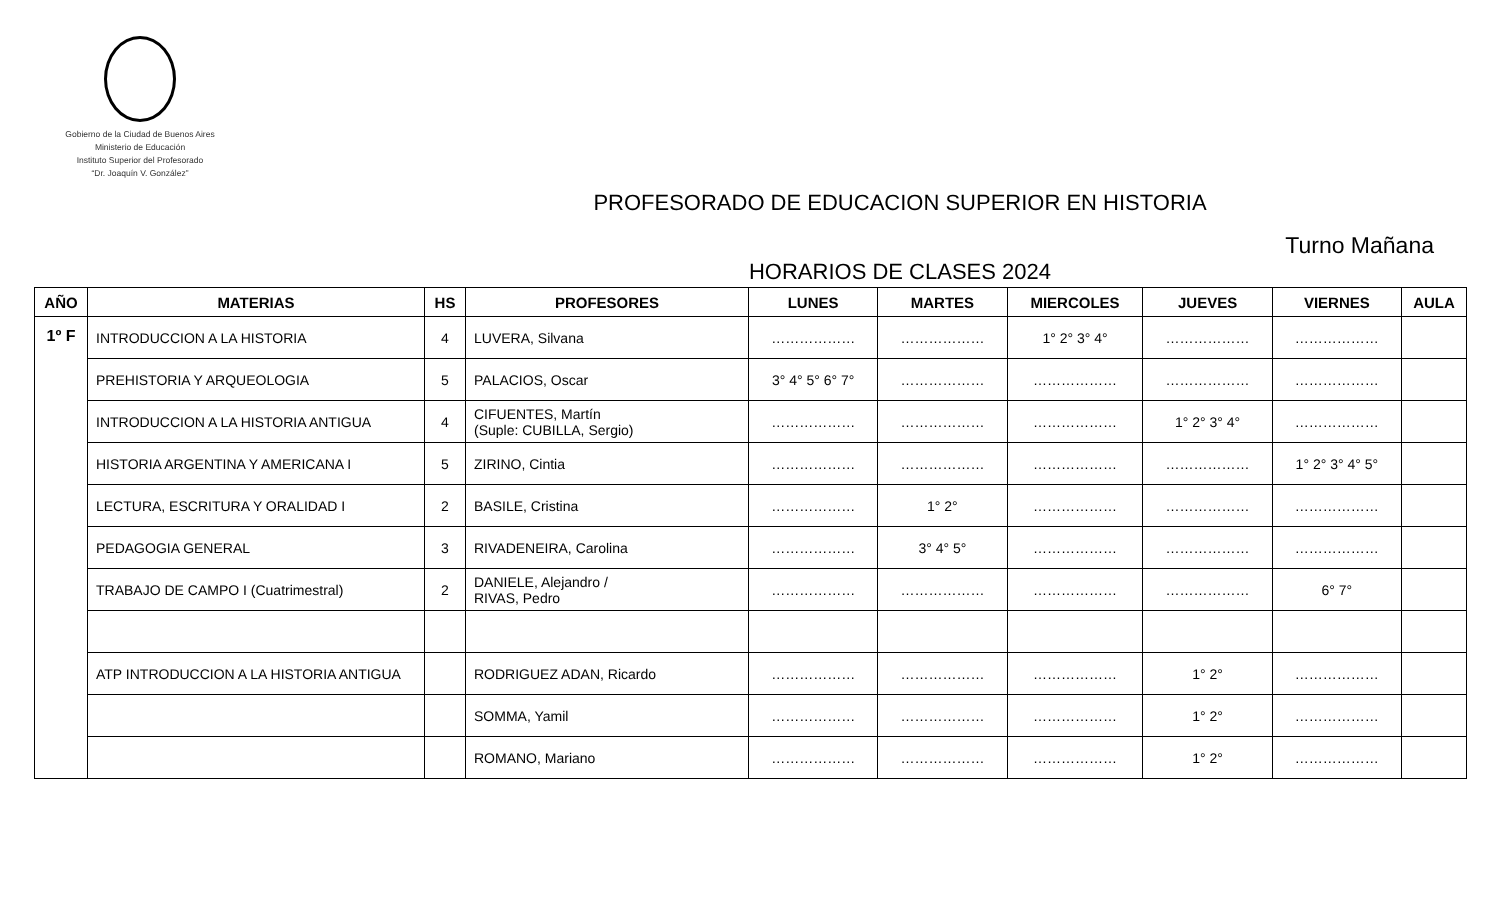Gobierno de la Ciudad de Buenos Aires
Ministerio de Educación
Instituto Superior del Profesorado
“Dr. Joaquín V. González”
PROFESORADO DE EDUCACION SUPERIOR EN HISTORIA
Turno Mañana
HORARIOS DE CLASES 2024
| AÑO | MATERIAS | HS | PROFESORES | LUNES | MARTES | MIERCOLES | JUEVES | VIERNES | AULA |
| --- | --- | --- | --- | --- | --- | --- | --- | --- | --- |
| 1º F | INTRODUCCION A LA HISTORIA | 4 | LUVERA, Silvana | ……………… | ……………… | 1° 2° 3° 4° | ……………… | ……………… | |
| | PREHISTORIA Y ARQUEOLOGIA | 5 | PALACIOS, Oscar | 3° 4° 5° 6° 7° | ……………… | ……………… | ……………… | ……………… | |
| | INTRODUCCION A LA HISTORIA ANTIGUA | 4 | CIFUENTES, Martín (Suple: CUBILLA, Sergio) | ……………… | ……………… | ……………… | 1° 2° 3° 4° | ……………… | |
| | HISTORIA ARGENTINA Y AMERICANA I | 5 | ZIRINO, Cintia | ……………… | ……………… | ……………… | ……………… | 1° 2° 3° 4° 5° | |
| | LECTURA, ESCRITURA Y ORALIDAD I | 2 | BASILE, Cristina | ……………… | 1° 2° | ……………… | ……………… | ……………… | |
| | PEDAGOGIA GENERAL | 3 | RIVADENEIRA, Carolina | ……………… | 3° 4° 5° | ……………… | ……………… | ……………… | |
| | TRABAJO DE CAMPO I (Cuatrimestral) | 2 | DANIELE, Alejandro / RIVAS, Pedro | ……………… | ……………… | ……………… | ……………… | 6° 7° | |
| | ATP INTRODUCCION A LA HISTORIA ANTIGUA | | RODRIGUEZ ADAN, Ricardo | ……………… | ……………… | ……………… | 1° 2° | ……………… | |
| | | | SOMMA, Yamil | ……………… | ……………… | ……………… | 1° 2° | ……………… | |
| | | | ROMANO, Mariano | ……………… | ……………… | ……………… | 1° 2° | ……………… | |